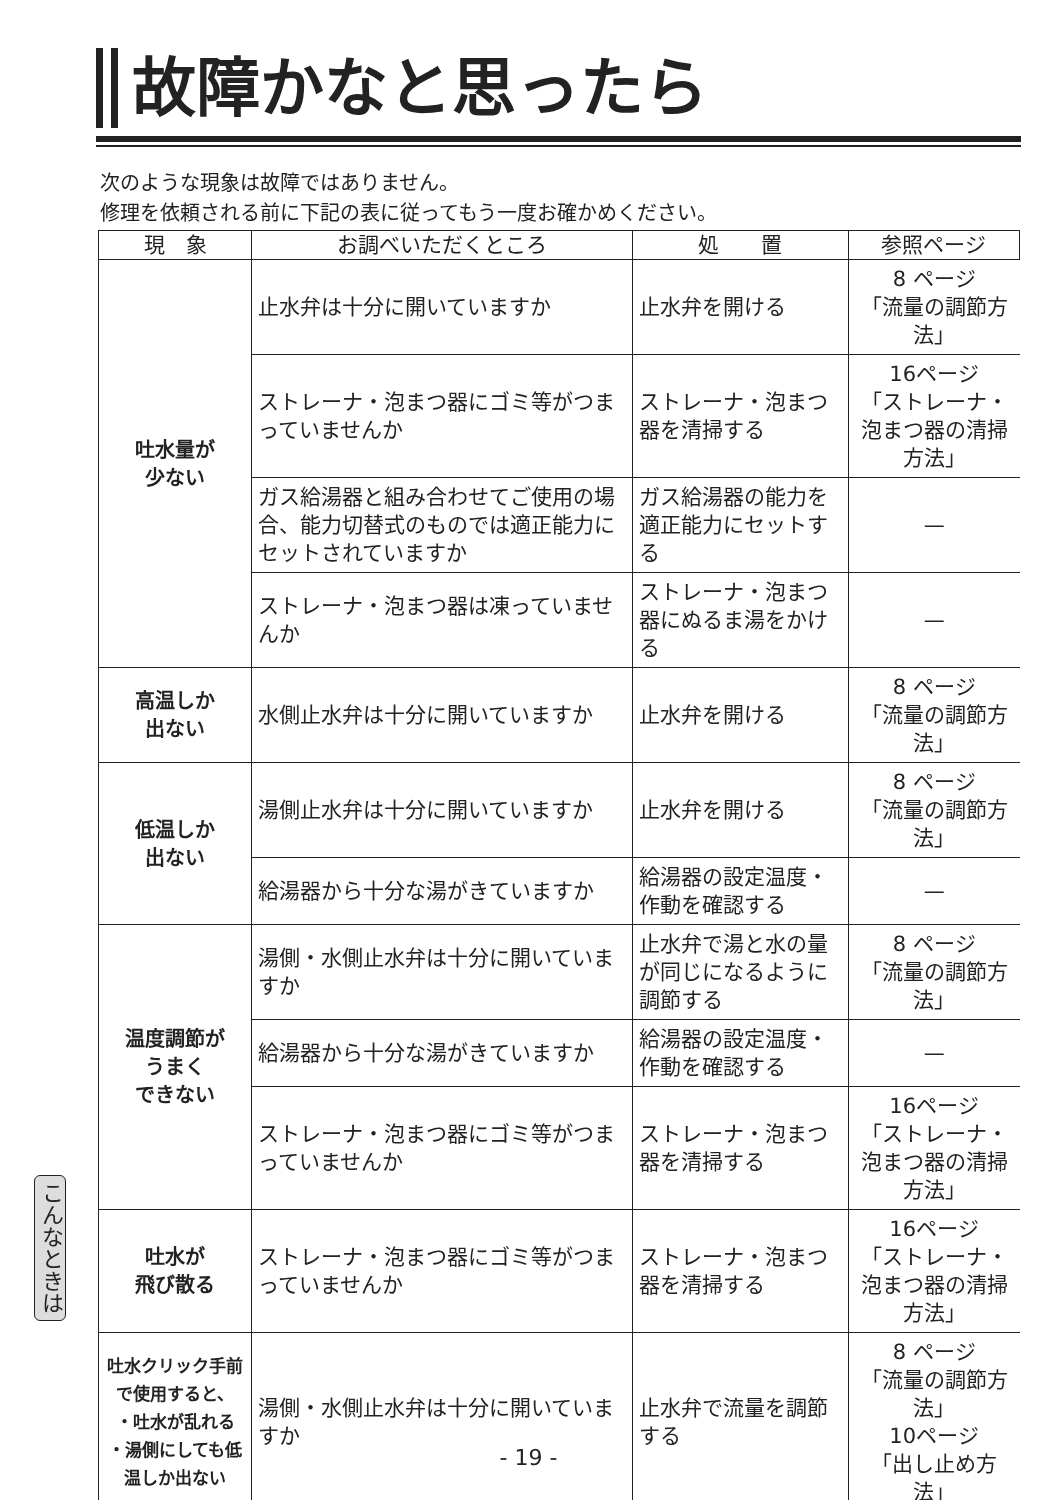故障かなと思ったら
次のような現象は故障ではありません。
修理を依頼される前に下記の表に従ってもう一度お確かめください。
| 現 象 | お調べいただくところ | 処 置 | 参照ページ |
| --- | --- | --- | --- |
| 吐水量が 少ない | 止水弁は十分に開いていますか | 止水弁を開ける | 8 ページ 「流量の調節方法」 |
| | ストレーナ・泡まつ器にゴミ等がつまっていませんか | ストレーナ・泡まつ器を清掃する | 16ページ 「ストレーナ・泡まつ器の清掃方法」 |
| | ガス給湯器と組み合わせてご使用の場合、能力切替式のものでは適正能力にセットされていますか | ガス給湯器の能力を適正能力にセットする | — |
| | ストレーナ・泡まつ器は凍っていませんか | ストレーナ・泡まつ器にぬるま湯をかける | — |
| 高温しか 出ない | 水側止水弁は十分に開いていますか | 止水弁を開ける | 8 ページ 「流量の調節方法」 |
| 低温しか 出ない | 湯側止水弁は十分に開いていますか | 止水弁を開ける | 8 ページ 「流量の調節方法」 |
| | 給湯器から十分な湯がきていますか | 給湯器の設定温度・作動を確認する | — |
| 温度調節が うまく できない | 湯側・水側止水弁は十分に開いていますか | 止水弁で湯と水の量が同じになるように調節する | 8 ページ 「流量の調節方法」 |
| | 給湯器から十分な湯がきていますか | 給湯器の設定温度・作動を確認する | — |
| | ストレーナ・泡まつ器にゴミ等がつまっていませんか | ストレーナ・泡まつ器を清掃する | 16ページ 「ストレーナ・泡まつ器の清掃方法」 |
| 吐水が 飛び散る | ストレーナ・泡まつ器にゴミ等がつまっていませんか | ストレーナ・泡まつ器を清掃する | 16ページ 「ストレーナ・泡まつ器の清掃方法」 |
| 吐水クリック手前で使用すると、 ・吐水が乱れる ・湯側にしても低温しか出ない | 湯側・水側止水弁は十分に開いていますか | 止水弁で流量を調節する | 8 ページ 「流量の調節方法」 10ページ 「出し止め方法」 |
こんなときは
- 19 -